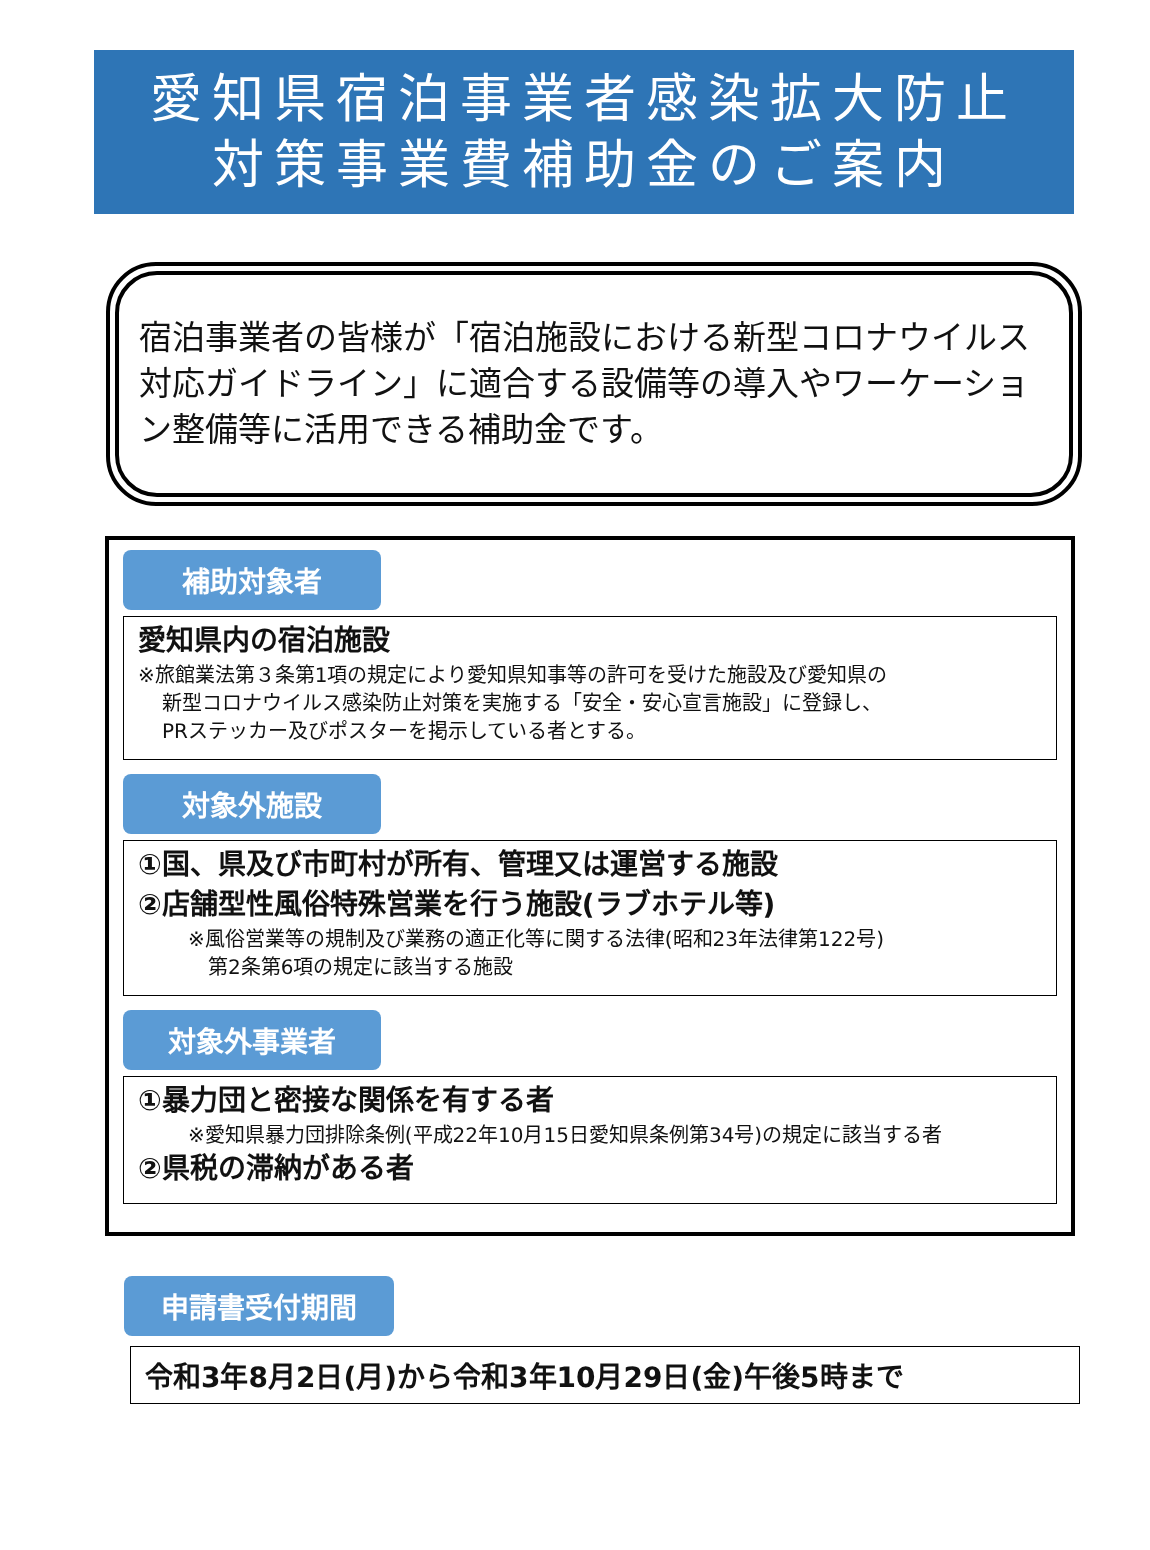愛知県宿泊事業者感染拡大防止
対策事業費補助金のご案内
宿泊事業者の皆様が「宿泊施設における新型コロナウイルス対応ガイドライン」に適合する設備等の導入やワーケーション整備等に活用できる補助金です。
補助対象者
愛知県内の宿泊施設
※旅館業法第３条第1項の規定により愛知県知事等の許可を受けた施設及び愛知県の
新型コロナウイルス感染防止対策を実施する「安全・安心宣言施設」に登録し、
PRステッカー及びポスターを掲示している者とする。
対象外施設
①国、県及び市町村が所有、管理又は運営する施設
②店舗型性風俗特殊営業を行う施設(ラブホテル等)
※風俗営業等の規制及び業務の適正化等に関する法律(昭和23年法律第122号)
　第2条第6項の規定に該当する施設
対象外事業者
①暴力団と密接な関係を有する者
※愛知県暴力団排除条例(平成22年10月15日愛知県条例第34号)の規定に該当する者
②県税の滞納がある者
申請書受付期間
令和3年8月2日(月)から令和3年10月29日(金)午後5時まで